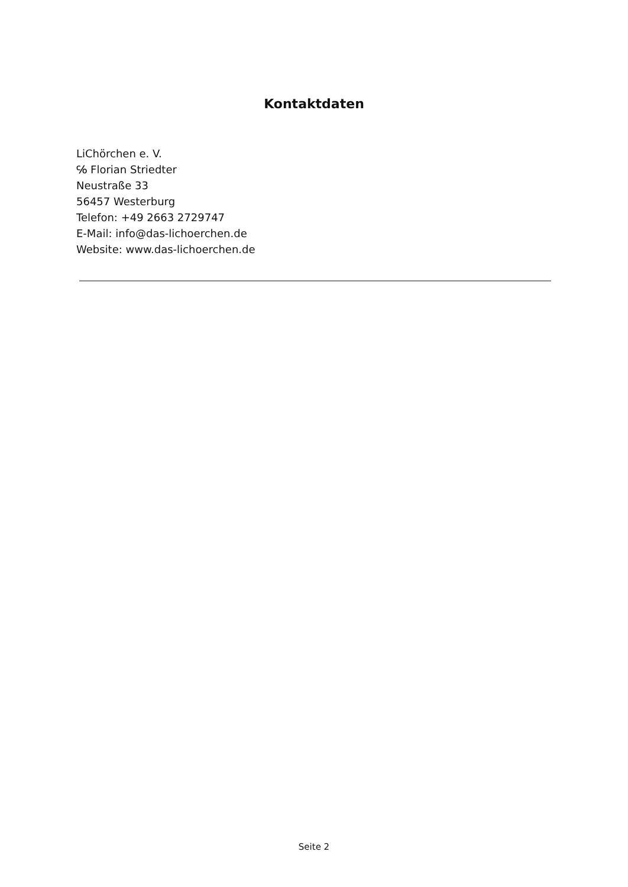Kontaktdaten
LiChörchen e. V.
℅ Florian Striedter
Neustraße 33
56457 Westerburg
Telefon: +49 2663 2729747
E-Mail: info@das-lichoerchen.de
Website: www.das-lichoerchen.de
Seite 2